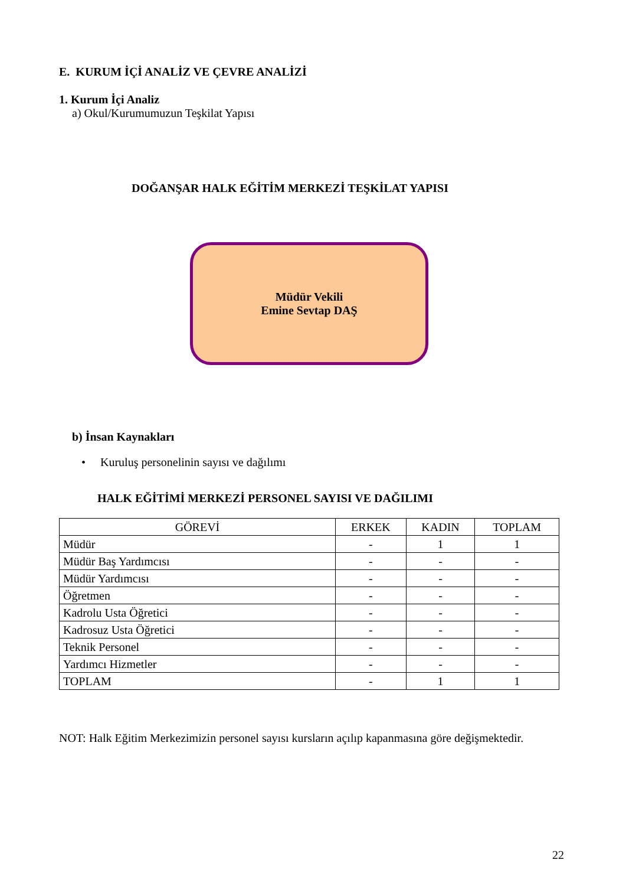E. KURUM İÇİ ANALİZ VE ÇEVRE ANALİZİ
1. Kurum İçi Analiz
a) Okul/Kurumumuzun Teşkilat Yapısı
DOĞANŞAR HALK EĞİTİM MERKEZİ TEŞKİLAT YAPISI
Müdür Vekili
Emine Sevtap DAŞ
b) İnsan Kaynakları
• Kuruluş personelinin sayısı ve dağılımı
HALK EĞİTİMİ MERKEZİ PERSONEL SAYISI VE DAĞILIMI
| GÖREVİ | ERKEK | KADIN | TOPLAM |
| --- | --- | --- | --- |
| Müdür | - | 1 | 1 |
| Müdür Baş Yardımcısı | - | - | - |
| Müdür Yardımcısı | - | - | - |
| Öğretmen | - | - | - |
| Kadrolu Usta Öğretici | - | - | - |
| Kadrosuz Usta Öğretici | - | - | - |
| Teknik Personel | - | - | - |
| Yardımcı Hizmetler | - | - | - |
| TOPLAM | - | 1 | 1 |
NOT: Halk Eğitim Merkezimizin personel sayısı kursların açılıp kapanmasına göre değişmektedir.
22